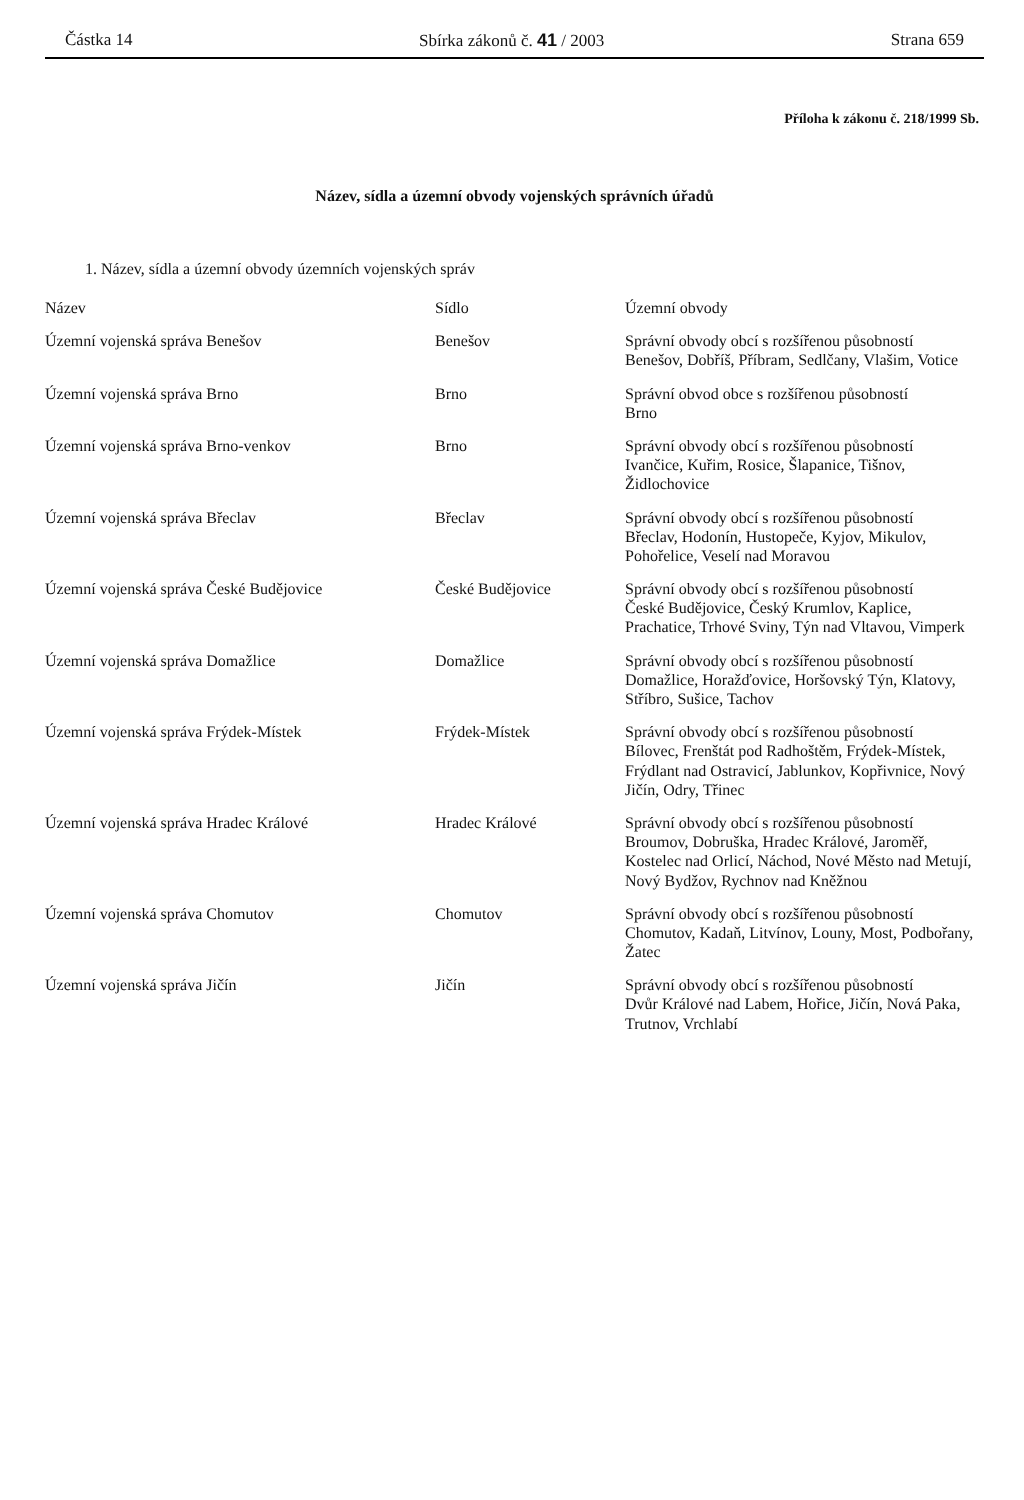Částka 14 Sbírka zákonů č. 41 / 2003 Strana 659
Příloha k zákonu č. 218/1999 Sb.
Název, sídla a územní obvody vojenských správních úřadů
1. Název, sídla a územní obvody územních vojenských správ
| Název | Sídlo | Územní obvody |
| --- | --- | --- |
| Územní vojenská správa Benešov | Benešov | Správní obvody obcí s rozšířenou působností Benešov, Dobříš, Příbram, Sedlčany, Vlašim, Votice |
| Územní vojenská správa Brno | Brno | Správní obvod obce s rozšířenou působností Brno |
| Územní vojenská správa Brno-venkov | Brno | Správní obvody obcí s rozšířenou působností Ivančice, Kuřim, Rosice, Šlapanice, Tišnov, Židlochovice |
| Územní vojenská správa Břeclav | Břeclav | Správní obvody obcí s rozšířenou působností Břeclav, Hodonín, Hustopeče, Kyjov, Mikulov, Pohořelice, Veselí nad Moravou |
| Územní vojenská správa České Budějovice | České Budějovice | Správní obvody obcí s rozšířenou působností České Budějovice, Český Krumlov, Kaplice, Prachatice, Trhové Sviny, Týn nad Vltavou, Vimperk |
| Územní vojenská správa Domažlice | Domažlice | Správní obvody obcí s rozšířenou působností Domažlice, Horažďovice, Horšovský Týn, Klatovy, Stříbro, Sušice, Tachov |
| Územní vojenská správa Frýdek-Místek | Frýdek-Místek | Správní obvody obcí s rozšířenou působností Bílovec, Frenštát pod Radhoštěm, Frýdek-Místek, Frýdlant nad Ostravicí, Jablunkov, Kopřivnice, Nový Jičín, Odry, Třinec |
| Územní vojenská správa Hradec Králové | Hradec Králové | Správní obvody obcí s rozšířenou působností Broumov, Dobruška, Hradec Králové, Jaroměř, Kostelec nad Orlicí, Náchod, Nové Město nad Metují, Nový Bydžov, Rychnov nad Kněžnou |
| Územní vojenská správa Chomutov | Chomutov | Správní obvody obcí s rozšířenou působností Chomutov, Kadaň, Litvínov, Louny, Most, Podbořany, Žatec |
| Územní vojenská správa Jičín | Jičín | Správní obvody obcí s rozšířenou působností Dvůr Králové nad Labem, Hořice, Jičín, Nová Paka, Trutnov, Vrchlabí |